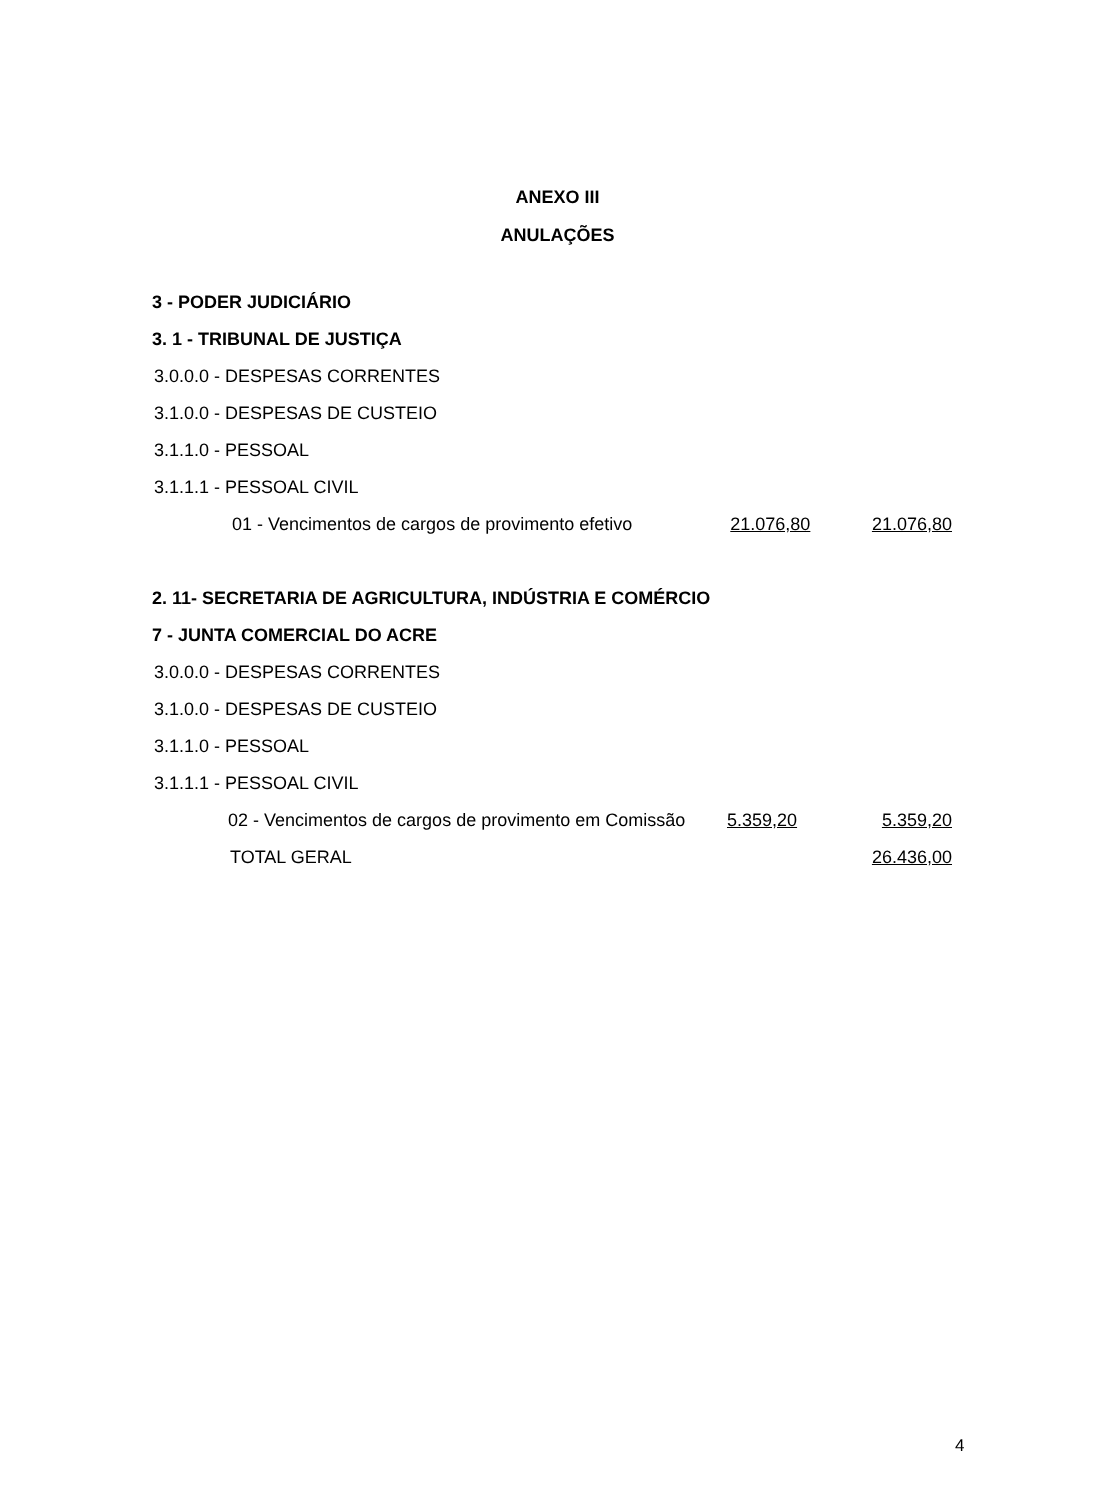ANEXO III
ANULAÇÕES
3 - PODER JUDICIÁRIO
3. 1 - TRIBUNAL DE JUSTIÇA
3.0.0.0 - DESPESAS CORRENTES
3.1.0.0 - DESPESAS DE CUSTEIO
3.1.1.0 - PESSOAL
3.1.1.1 - PESSOAL CIVIL
01 - Vencimentos de cargos de provimento efetivo 21.076,80 21.076,80
2. 11- SECRETARIA DE AGRICULTURA, INDÚSTRIA E COMÉRCIO
7 - JUNTA COMERCIAL DO ACRE
3.0.0.0 - DESPESAS CORRENTES
3.1.0.0 - DESPESAS DE CUSTEIO
3.1.1.0 - PESSOAL
3.1.1.1 - PESSOAL CIVIL
02 - Vencimentos de cargos de provimento em Comissão 5.359,20 5.359,20
TOTAL GERAL 26.436,00
4